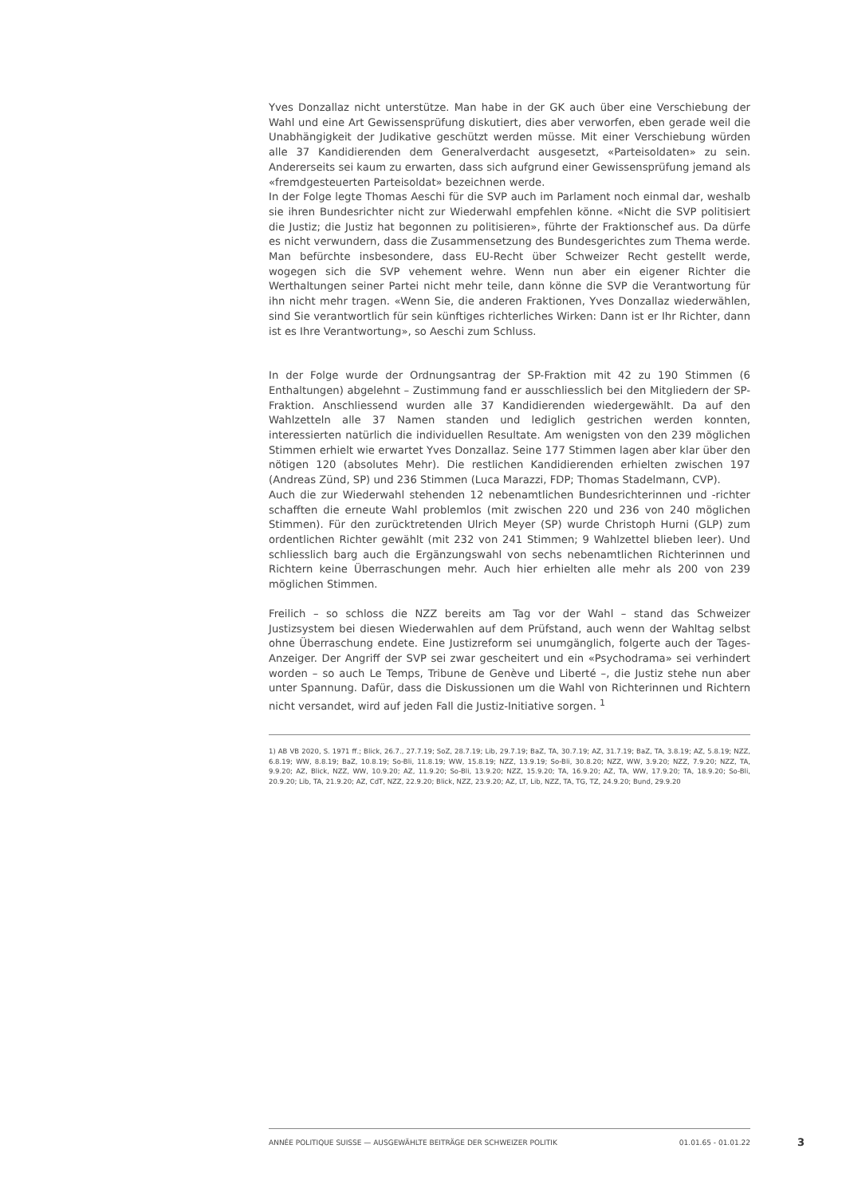Yves Donzallaz nicht unterstütze. Man habe in der GK auch über eine Verschiebung der Wahl und eine Art Gewissensprüfung diskutiert, dies aber verworfen, eben gerade weil die Unabhängigkeit der Judikative geschützt werden müsse. Mit einer Verschiebung würden alle 37 Kandidierenden dem Generalverdacht ausgesetzt, «Parteisoldaten» zu sein. Andererseits sei kaum zu erwarten, dass sich aufgrund einer Gewissensprüfung jemand als «fremdgesteuerten Parteisoldat» bezeichnen werde.
In der Folge legte Thomas Aeschi für die SVP auch im Parlament noch einmal dar, weshalb sie ihren Bundesrichter nicht zur Wiederwahl empfehlen könne. «Nicht die SVP politisiert die Justiz; die Justiz hat begonnen zu politisieren», führte der Fraktionschef aus. Da dürfe es nicht verwundern, dass die Zusammensetzung des Bundesgerichtes zum Thema werde. Man befürchte insbesondere, dass EU-Recht über Schweizer Recht gestellt werde, wogegen sich die SVP vehement wehre. Wenn nun aber ein eigener Richter die Werthaltungen seiner Partei nicht mehr teile, dann könne die SVP die Verantwortung für ihn nicht mehr tragen. «Wenn Sie, die anderen Fraktionen, Yves Donzallaz wiederwählen, sind Sie verantwortlich für sein künftiges richterliches Wirken: Dann ist er Ihr Richter, dann ist es Ihre Verantwortung», so Aeschi zum Schluss.
In der Folge wurde der Ordnungsantrag der SP-Fraktion mit 42 zu 190 Stimmen (6 Enthaltungen) abgelehnt – Zustimmung fand er ausschliesslich bei den Mitgliedern der SP-Fraktion. Anschliessend wurden alle 37 Kandidierenden wiedergewählt. Da auf den Wahlzetteln alle 37 Namen standen und lediglich gestrichen werden konnten, interessierten natürlich die individuellen Resultate. Am wenigsten von den 239 möglichen Stimmen erhielt wie erwartet Yves Donzallaz. Seine 177 Stimmen lagen aber klar über den nötigen 120 (absolutes Mehr). Die restlichen Kandidierenden erhielten zwischen 197 (Andreas Zünd, SP) und 236 Stimmen (Luca Marazzi, FDP; Thomas Stadelmann, CVP).
Auch die zur Wiederwahl stehenden 12 nebenamtlichen Bundesrichterinnen und -richter schafften die erneute Wahl problemlos (mit zwischen 220 und 236 von 240 möglichen Stimmen). Für den zurücktretenden Ulrich Meyer (SP) wurde Christoph Hurni (GLP) zum ordentlichen Richter gewählt (mit 232 von 241 Stimmen; 9 Wahlzettel blieben leer). Und schliesslich barg auch die Ergänzungswahl von sechs nebenamtlichen Richterinnen und Richtern keine Überraschungen mehr. Auch hier erhielten alle mehr als 200 von 239 möglichen Stimmen.
Freilich – so schloss die NZZ bereits am Tag vor der Wahl – stand das Schweizer Justizsystem bei diesen Wiederwahlen auf dem Prüfstand, auch wenn der Wahltag selbst ohne Überraschung endete. Eine Justizreform sei unumgänglich, folgerte auch der Tages-Anzeiger. Der Angriff der SVP sei zwar gescheitert und ein «Psychodrama» sei verhindert worden – so auch Le Temps, Tribune de Genève und Liberté –, die Justiz stehe nun aber unter Spannung. Dafür, dass die Diskussionen um die Wahl von Richterinnen und Richtern nicht versandet, wird auf jeden Fall die Justiz-Initiative sorgen. <sup>1</sup>
1) AB VB 2020, S. 1971 ff.; Blick, 26.7., 27.7.19; SoZ, 28.7.19; Lib, 29.7.19; BaZ, TA, 30.7.19; AZ, 31.7.19; BaZ, TA, 3.8.19; AZ, 5.8.19; NZZ, 6.8.19; WW, 8.8.19; BaZ, 10.8.19; So-Bli, 11.8.19; WW, 15.8.19; NZZ, 13.9.19; So-Bli, 30.8.20; NZZ, WW, 3.9.20; NZZ, 7.9.20; NZZ, TA, 9.9.20; AZ, Blick, NZZ, WW, 10.9.20; AZ, 11.9.20; So-Bli, 13.9.20; NZZ, 15.9.20; TA, 16.9.20; AZ, TA, WW, 17.9.20; TA, 18.9.20; So-Bli, 20.9.20; Lib, TA, 21.9.20; AZ, CdT, NZZ, 22.9.20; Blick, NZZ, 23.9.20; AZ, LT, Lib, NZZ, TA, TG, TZ, 24.9.20; Bund, 29.9.20
ANNÉE POLITIQUE SUISSE — AUSGEWÄHLTE BEITRÄGE DER SCHWEIZER POLITIK 01.01.65 - 01.01.22
3